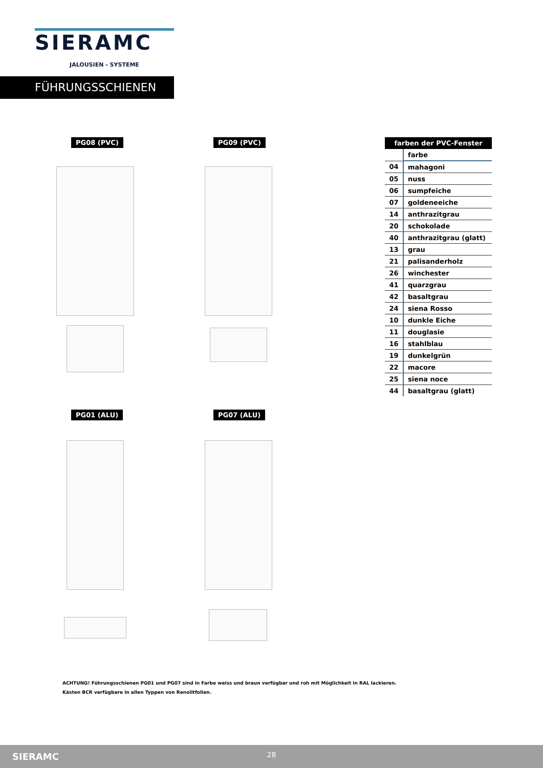SIERAMC
JALOUSIEN - SYSTEME
FÜHRUNGSSCHIENEN
PG08 (PVC) PG09 (PVC)
PG01 (ALU) PG07 (ALU)
| farben der PVC-Fenster | |
| --- | --- |
| | farbe |
| 04 | mahagoni |
| 05 | nuss |
| 06 | sumpfeiche |
| 07 | goldeneeiche |
| 14 | anthrazitgrau |
| 20 | schokolade |
| 40 | anthrazitgrau (glatt) |
| 13 | grau |
| 21 | palisanderholz |
| 26 | winchester |
| 41 | quarzgrau |
| 42 | basaltgrau |
| 24 | siena Rosso |
| 10 | dunkle Eiche |
| 11 | douglasie |
| 16 | stahlblau |
| 19 | dunkelgrün |
| 22 | macore |
| 25 | siena noce |
| 44 | basaltgrau (glatt) |
ACHTUNG! Führungsschienen PG01 und PG07 sind in Farbe weiss und braun verfügbar und roh mit Möglichkeit in RAL lackieren.
Kästen BCR verfügbare in allen Typpen von Renolitfolien.
SIERAMC
28